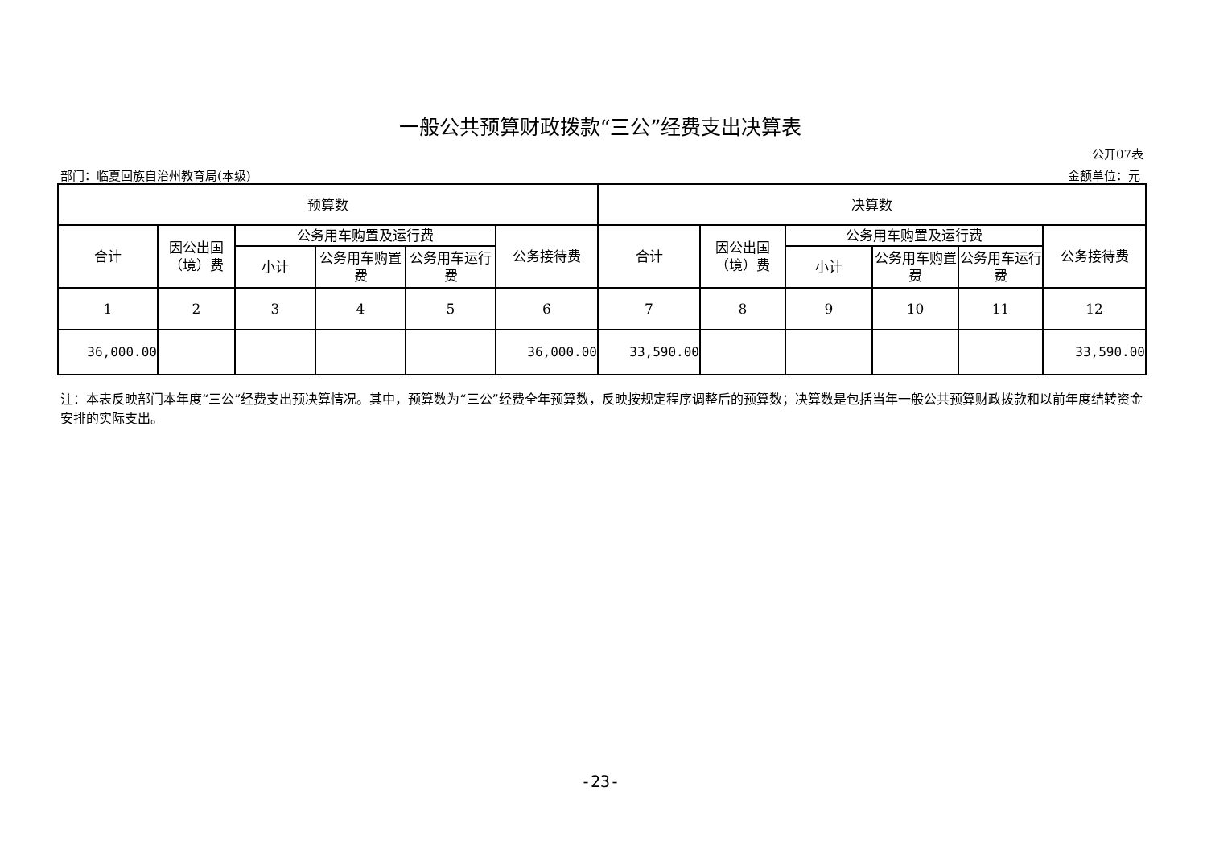一般公共预算财政拨款“三公”经费支出决算表
公开07表
部门：临夏回族自治州教育局(本级) 金额单位：元
| 预算数 | | | | | | 决算数 | | | | | |
| 合计 | 因公出国（境）费 | 公务用车购置及运行费 | | | 公务接待费 | 合计 | 因公出国（境）费 | 公务用车购置及运行费 | | | 公务接待费 |
| | | 小计 | 公务用车购置费 | 公务用车运行费 | | | | 小计 | 公务用车购置费 | 公务用车运行费 | |
| 1 | 2 | 3 | 4 | 5 | 6 | 7 | 8 | 9 | 10 | 11 | 12 |
| 36,000.00 | | | | | 36,000.00 | 33,590.00 | | | | | 33,590.00 |
注：本表反映部门本年度“三公”经费支出预决算情况。其中，预算数为“三公”经费全年预算数，反映按规定程序调整后的预算数；决算数是包括当年一般公共预算财政拨款和以前年度结转资金安排的实际支出。
-23-